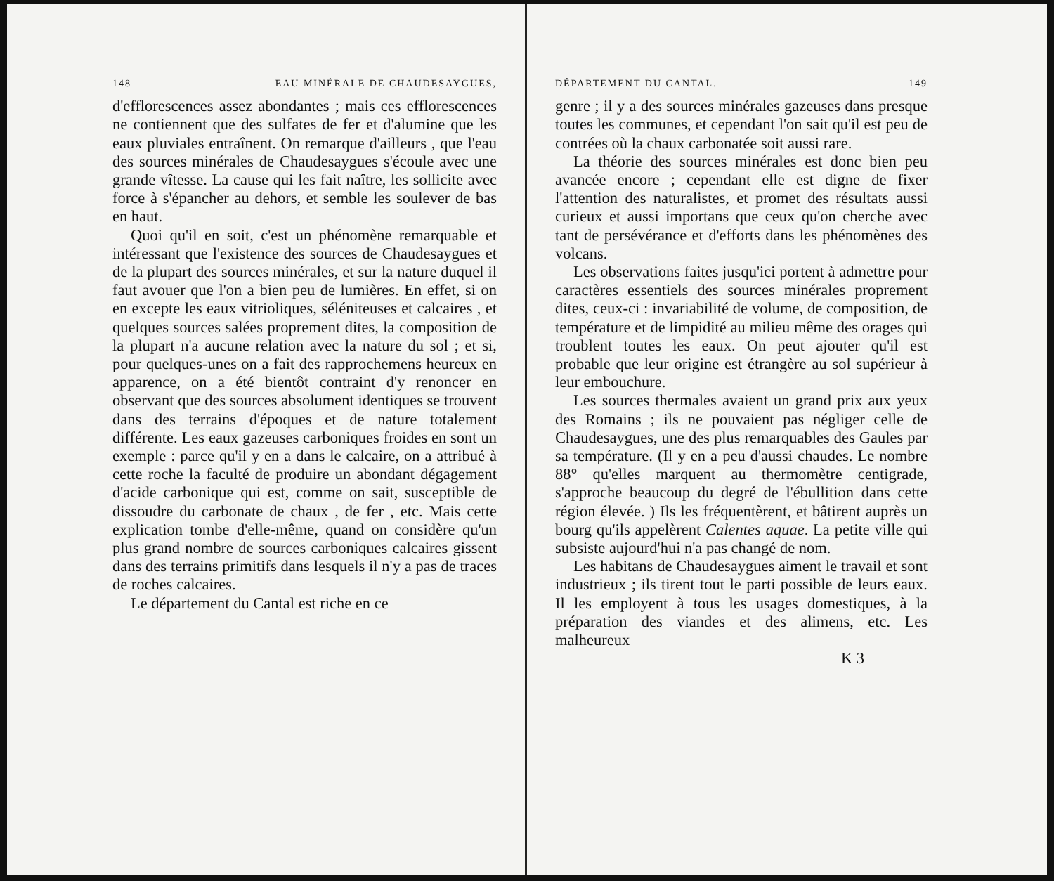148 EAU MINÉRALE DE CHAUDESAYGUES,
d'efflorescences assez abondantes ; mais ces efflorescences ne contiennent que des sulfates de fer et d'alumine que les eaux pluviales entraînent. On remarque d'ailleurs , que l'eau des sources minérales de Chaudesaygues s'écoule avec une grande vîtesse. La cause qui les fait naître, les sollicite avec force à s'épancher au dehors, et semble les soulever de bas en haut.
Quoi qu'il en soit, c'est un phénomène remarquable et intéressant que l'existence des sources de Chaudesaygues et de la plupart des sources minérales, et sur la nature duquel il faut avouer que l'on a bien peu de lumières. En effet, si on en excepte les eaux vitrioliques, séléniteuses et calcaires , et quelques sources salées proprement dites, la composition de la plupart n'a aucune relation avec la nature du sol ; et si, pour quelques-unes on a fait des rapprochemens heureux en apparence, on a été bientôt contraint d'y renoncer en observant que des sources absolument identiques se trouvent dans des terrains d'époques et de nature totalement différente. Les eaux gazeuses carboniques froides en sont un exemple : parce qu'il y en a dans le calcaire, on a attribué à cette roche la faculté de produire un abondant dégagement d'acide carbonique qui est, comme on sait, susceptible de dissoudre du carbonate de chaux , de fer , etc. Mais cette explication tombe d'elle-même, quand on considère qu'un plus grand nombre de sources carboniques calcaires gissent dans des terrains primitifs dans lesquels il n'y a pas de traces de roches calcaires.
Le département du Cantal est riche en ce
DÉPARTEMENT DU CANTAL. 149
genre ; il y a des sources minérales gazeuses dans presque toutes les communes, et cependant l'on sait qu'il est peu de contrées où la chaux carbonatée soit aussi rare.
La théorie des sources minérales est donc bien peu avancée encore ; cependant elle est digne de fixer l'attention des naturalistes, et promet des résultats aussi curieux et aussi importans que ceux qu'on cherche avec tant de persévérance et d'efforts dans les phénomènes des volcans.
Les observations faites jusqu'ici portent à admettre pour caractères essentiels des sources minérales proprement dites, ceux-ci : invariabilité de volume, de composition, de température et de limpidité au milieu même des orages qui troublent toutes les eaux. On peut ajouter qu'il est probable que leur origine est étrangère au sol supérieur à leur embouchure.
Les sources thermales avaient un grand prix aux yeux des Romains ; ils ne pouvaient pas négliger celle de Chaudesaygues, une des plus remarquables des Gaules par sa température. (Il y en a peu d'aussi chaudes. Le nombre 88° qu'elles marquent au thermomètre centigrade, s'approche beaucoup du degré de l'ébullition dans cette région élevée. ) Ils les fréquentèrent, et bâtirent auprès un bourg qu'ils appelèrent Calentes aquae. La petite ville qui subsiste aujourd'hui n'a pas changé de nom.
Les habitans de Chaudesaygues aiment le travail et sont industrieux ; ils tirent tout le parti possible de leurs eaux. Il les employent à tous les usages domestiques, à la préparation des viandes et des alimens, etc. Les malheureux
K 3